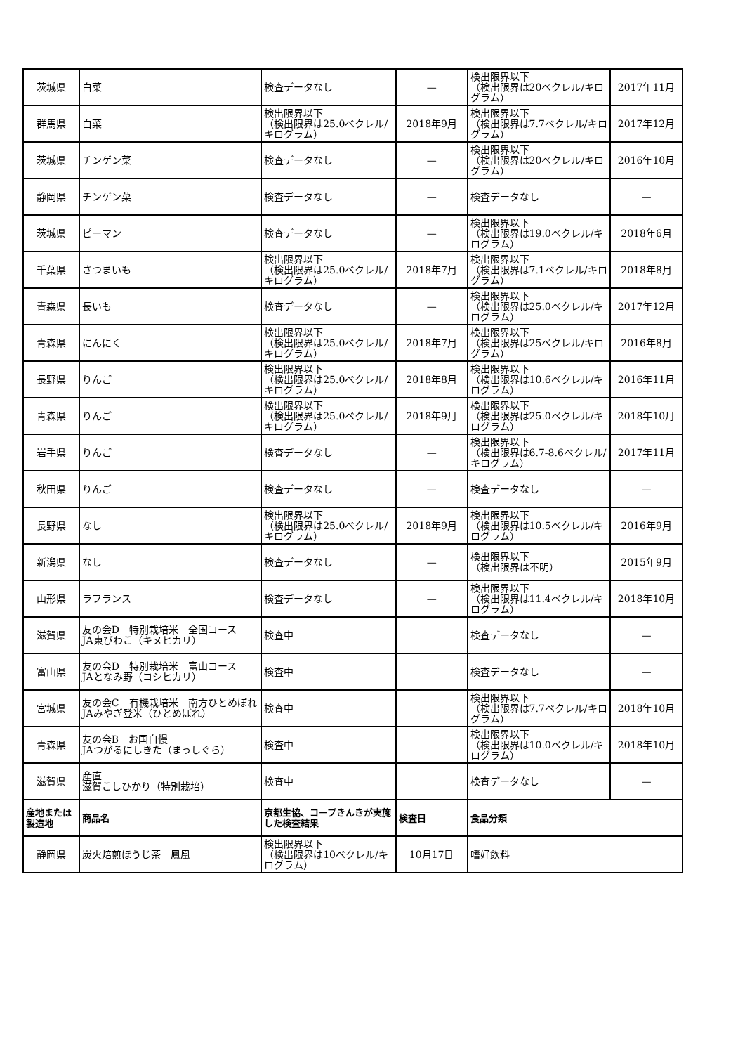| 茨城県 | 白菜 | 検査データなし | — | 検出限界以下 （検出限界は20ベクレル/キログラム） | 2017年11月 |
| 群馬県 | 白菜 | 検出限界以下 （検出限界は25.0ベクレル/キログラム） | 2018年9月 | 検出限界以下 （検出限界は7.7ベクレル/キログラム） | 2017年12月 |
| 茨城県 | チンゲン菜 | 検査データなし | — | 検出限界以下 （検出限界は20ベクレル/キログラム） | 2016年10月 |
| 静岡県 | チンゲン菜 | 検査データなし | — | 検査データなし | — |
| 茨城県 | ピーマン | 検査データなし | — | 検出限界以下 （検出限界は19.0ベクレル/キログラム） | 2018年6月 |
| 千葉県 | さつまいも | 検出限界以下 （検出限界は25.0ベクレル/キログラム） | 2018年7月 | 検出限界以下 （検出限界は7.1ベクレル/キログラム） | 2018年8月 |
| 青森県 | 長いも | 検査データなし | — | 検出限界以下 （検出限界は25.0ベクレル/キログラム） | 2017年12月 |
| 青森県 | にんにく | 検出限界以下 （検出限界は25.0ベクレル/キログラム） | 2018年7月 | 検出限界以下 （検出限界は25ベクレル/キログラム） | 2016年8月 |
| 長野県 | りんご | 検出限界以下 （検出限界は25.0ベクレル/キログラム） | 2018年8月 | 検出限界以下 （検出限界は10.6ベクレル/キログラム） | 2016年11月 |
| 青森県 | りんご | 検出限界以下 （検出限界は25.0ベクレル/キログラム） | 2018年9月 | 検出限界以下 （検出限界は25.0ベクレル/キログラム） | 2018年10月 |
| 岩手県 | りんご | 検査データなし | — | 検出限界以下 （検出限界は6.7-8.6ベクレル/キログラム） | 2017年11月 |
| 秋田県 | りんご | 検査データなし | — | 検査データなし | — |
| 長野県 | なし | 検出限界以下 （検出限界は25.0ベクレル/キログラム） | 2018年9月 | 検出限界以下 （検出限界は10.5ベクレル/キログラム） | 2016年9月 |
| 新潟県 | なし | 検査データなし | — | 検出限界以下 （検出限界は不明） | 2015年9月 |
| 山形県 | ラフランス | 検査データなし | — | 検出限界以下 （検出限界は11.4ベクレル/キログラム） | 2018年10月 |
| 滋賀県 | 友の会D 特別栽培米 全国コース JA東びわこ（キヌヒカリ） | 検査中 | | 検査データなし | — |
| 富山県 | 友の会D 特別栽培米 富山コース JAとなみ野（コシヒカリ） | 検査中 | | 検査データなし | — |
| 宮城県 | 友の会C 有機栽培米 南方ひとめぼれ JAみやぎ登米（ひとめぼれ） | 検査中 | | 検出限界以下 （検出限界は7.7ベクレル/キログラム） | 2018年10月 |
| 青森県 | 友の会B お国自慢 JAつがるにしきた（まっしぐら） | 検査中 | | 検出限界以下 （検出限界は10.0ベクレル/キログラム） | 2018年10月 |
| 滋賀県 | 産直 滋賀こしひかり（特別栽培） | 検査中 | | 検査データなし | — |
| 産地または製造地 | 商品名 | 京都生協、コープきんきが実施した検査結果 | 検査日 | 食品分類 | |
| 静岡県 | 炭火焙煎ほうじ茶 鳳凰 | 検出限界以下 （検出限界は10ベクレル/キログラム） | 10月17日 | 嗜好飲料 | |